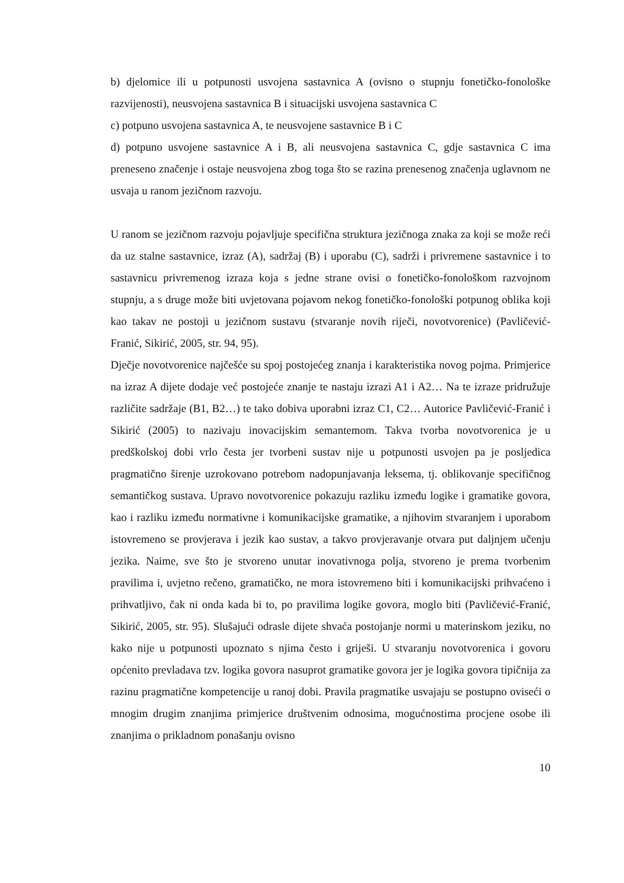b) djelomice ili u potpunosti usvojena sastavnica A (ovisno o stupnju fonetičko-fonološke razvijenosti), neusvojena sastavnica B i situacijski usvojena sastavnica C
c) potpuno usvojena sastavnica A, te neusvojene sastavnice B i C
d) potpuno usvojene sastavnice A i B, ali neusvojena sastavnica C, gdje sastavnica C ima preneseno značenje i ostaje neusvojena zbog toga što se razina prenesenog značenja uglavnom ne usvaja u ranom jezičnom razvoju.
U ranom se jezičnom razvoju pojavljuje specifična struktura jezičnoga znaka za koji se može reći da uz stalne sastavnice, izraz (A), sadržaj (B) i uporabu (C), sadrži i privremene sastavnice i to sastavnicu privremenog izraza koja s jedne strane ovisi o fonetičko-fonološkom razvojnom stupnju, a s druge može biti uvjetovana pojavom nekog fonetičko-fonološki potpunog oblika koji kao takav ne postoji u jezičnom sustavu (stvaranje novih riječi, novotvorenice) (Pavličević-Franić, Sikirić, 2005, str. 94, 95).
Dječje novotvorenice najčešće su spoj postojećeg znanja i karakteristika novog pojma. Primjerice na izraz A dijete dodaje već postojeće znanje te nastaju izrazi A1 i A2… Na te izraze pridružuje različite sadržaje (B1, B2…) te tako dobiva uporabni izraz C1, C2… Autorice Pavličević-Franić i Sikirić (2005) to nazivaju inovacijskim semantemom. Takva tvorba novotvorenica je u predškolskoj dobi vrlo česta jer tvorbeni sustav nije u potpunosti usvojen pa je posljedica pragmatično širenje uzrokovano potrebom nadopunjavanja leksema, tj. oblikovanje specifičnog semantičkog sustava. Upravo novotvorenice pokazuju razliku između logike i gramatike govora, kao i razliku između normativne i komunikacijske gramatike, a njihovim stvaranjem i uporabom istovremeno se provjerava i jezik kao sustav, a takvo provjeravanje otvara put daljnjem učenju jezika. Naime, sve što je stvoreno unutar inovativnoga polja, stvoreno je prema tvorbenim pravilima i, uvjetno rečeno, gramatičko, ne mora istovremeno biti i komunikacijski prihvaćeno i prihvatljivo, čak ni onda kada bi to, po pravilima logike govora, moglo biti (Pavličević-Franić, Sikirić, 2005, str. 95). Slušajući odrasle dijete shvaća postojanje normi u materinskom jeziku, no kako nije u potpunosti upoznato s njima često i griješi. U stvaranju novotvorenica i govoru općenito prevladava tzv. logika govora nasuprot gramatike govora jer je logika govora tipičnija za razinu pragmatične kompetencije u ranoj dobi. Pravila pragmatike usvajaju se postupno oviseći o mnogim drugim znanjima primjerice društvenim odnosima, mogućnostima procjene osobe ili znanjima o prikladnom ponašanju ovisno
10